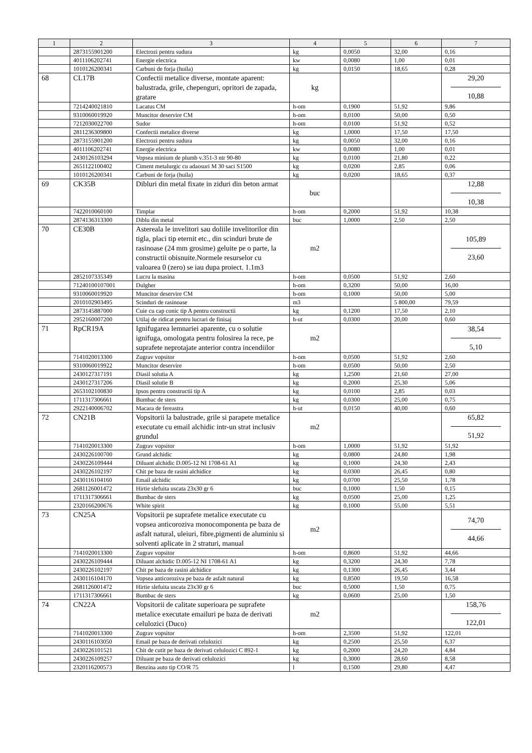| 1 | 2 | 3 | 4 | 5 | 6 | 7 |
| --- | --- | --- | --- | --- | --- | --- |
| | 2873155901200 | Electrozi pentru sudura | kg | 0,0050 | 32,00 | 0,16 |
| | 4011106202741 | Energie electrica | kw | 0,0080 | 1,00 | 0,01 |
| | 1010126200341 | Carbuni de forja (huila) | kg | 0,0150 | 18,65 | 0,28 |
| 68 | CL17B | Confectii metalice diverse, montate aparent: balustrada, grile, chepenguri, opritori de zapada, gratare | kg | | | 29,20 10,88 |
| | 7214240021810 | Lacatus CM | h-om | 0,1900 | 51,92 | 9,86 |
| | 9310060019920 | Muncitor deservire CM | h-om | 0,0100 | 50,00 | 0,50 |
| | 7212030022700 | Sudor | h-om | 0,0100 | 51,92 | 0,52 |
| | 2811236309800 | Confectii metalice diverse | kg | 1,0000 | 17,50 | 17,50 |
| | 2873155901200 | Electrozi pentru sudura | kg | 0,0050 | 32,00 | 0,16 |
| | 4011106202741 | Energie electrica | kw | 0,0080 | 1,00 | 0,01 |
| | 2430126103294 | Vopsea minium de plumb v.351-3 ntr 90-80 | kg | 0,0100 | 21,80 | 0,22 |
| | 2651122100402 | Ciment metalurgic cu adaosuri M 30 saci S1500 | kg | 0,0200 | 2,85 | 0,06 |
| | 1010126200341 | Carbuni de forja (huila) | kg | 0,0200 | 18,65 | 0,37 |
| 69 | CK35B | Dibluri din metal fixate in ziduri din beton armat | buc | | | 12,88 10,38 |
| | 7422010060100 | Timplar | h-om | 0,2000 | 51,92 | 10,38 |
| | 2874136313300 | Diblu din metal | buc | 1,0000 | 2,50 | 2,50 |
| 70 | CE30B | Astereala le invelitori sau doliile invelitorilor din tigla, placi tip eternit etc., din scinduri brute de rasinoase (24 mm grosime) geluite pe o parte, la constructii obisnuite.Normele resurselor cu valoarea 0 (zero) se iau dupa proiect. 1.1m3 | m2 | | | 105,89 23,60 |
| | 2852107335349 | Lucru la masina | h-om | 0,0500 | 51,92 | 2,60 |
| | 71240100107001 | Dulgher | h-om | 0,3200 | 50,00 | 16,00 |
| | 9310060019920 | Muncitor deservire CM | h-om | 0,1000 | 50,00 | 5,00 |
| | 2010102903495 | Scinduri de rasinoase | m3 | | 5 800,00 | 79,59 |
| | 2873145887000 | Cuie cu cap conic tip A pentru constructii | kg | 0,1200 | 17,50 | 2,10 |
| | 2952160007200 | Utilaj de ridicat pentru lucrari de finisaj | h-ut | 0,0300 | 20,00 | 0,60 |
| 71 | RpCR19A | Ignifugarea lemnariei aparente, cu o solutie ignifuga, omologata pentru folosirea la rece, pe suprafete neprotajate anterior contra incendiilor | m2 | | | 38,54 5,10 |
| | 7141020013300 | Zugrav vopsitor | h-om | 0,0500 | 51,92 | 2,60 |
| | 9310060019922 | Muncitor deservire | h-om | 0,0500 | 50,00 | 2,50 |
| | 2430127317191 | Diasil solutia A | kg | 1,2500 | 21,60 | 27,00 |
| | 2430127317206 | Diasil solutie B | kg | 0,2000 | 25,30 | 5,06 |
| | 2653102100830 | Ipsos pentru constructii tip A | kg | 0,0100 | 2,85 | 0,03 |
| | 1711317306661 | Bumbac de sters | kg | 0,0300 | 25,00 | 0,75 |
| | 2922140006702 | Macara de fereastra | h-ut | 0,0150 | 40,00 | 0,60 |
| 72 | CN21B | Vopsitorii la balustrade, grile si parapete metalice executate cu email alchidic intr-un strat inclusiv grundul | m2 | | | 65,82 51,92 |
| | 7141020013300 | Zugrav vopsitor | h-om | 1,0000 | 51,92 | 51,92 |
| | 2430226100700 | Grund alchidic | kg | 0,0800 | 24,80 | 1,98 |
| | 2430226109444 | Diluant alchidic D.005-12 NI 1708-61 A1 | kg | 0,1000 | 24,30 | 2,43 |
| | 2430226102197 | Chit pe baza de rasini alchidice | kg | 0,0300 | 26,45 | 0,80 |
| | 2430116104160 | Email alchidic | kg | 0,0700 | 25,50 | 1,78 |
| | 2681126001472 | Hirtie slefuita uscata 23x30 gr 6 | buc | 0,1000 | 1,50 | 0,15 |
| | 1711317306661 | Bumbac de sters | kg | 0,0500 | 25,00 | 1,25 |
| | 2320166200676 | White spirit | kg | 0,1000 | 55,00 | 5,51 |
| 73 | CN25A | Vopsitorii pe suprafete metalice executate cu vopsea anticoroziva monocomponenta pe baza de asfalt natural, uleiuri, fibre,pigmenti de aluminiu si solventi aplicate in 2 straturi, manual | m2 | | | 74,70 44,66 |
| | 7141020013300 | Zugrav vopsitor | h-om | 0,8600 | 51,92 | 44,66 |
| | 2430226109444 | Diluant alchidic D.005-12 NI 1708-61 A1 | kg | 0,3200 | 24,30 | 7,78 |
| | 2430226102197 | Chit pe baza de rasini alchidice | kg | 0,1300 | 26,45 | 3,44 |
| | 2430116104170 | Vopsea anticoroziva pe baza de asfalt natural | kg | 0,8500 | 19,50 | 16,58 |
| | 2681126001472 | Hirtie slefuita uscata 23x30 gr 6 | buc | 0,5000 | 1,50 | 0,75 |
| | 1711317306661 | Bumbac de sters | kg | 0,0600 | 25,00 | 1,50 |
| 74 | CN22A | Vopsitorii de calitate superioara pe suprafete metalice executate emailuri pe baza de derivati celulozici (Duco) | m2 | | | 158,76 122,01 |
| | 7141020013300 | Zugrav vopsitor | h-om | 2,3500 | 51,92 | 122,01 |
| | 2430116103050 | Email pe baza de derivati celulozici | kg | 0,2500 | 25,50 | 6,37 |
| | 2430226101521 | Chit de cutit pe baza de derivati celulozici C 892-1 | kg | 0,2000 | 24,20 | 4,84 |
| | 2430226109257 | Diluant pe baza de derivati celulozici | kg | 0,3000 | 28,60 | 8,58 |
| | 2320116200573 | Benzina auto tip CO/R 75 | l | 0,1500 | 29,80 | 4,47 |